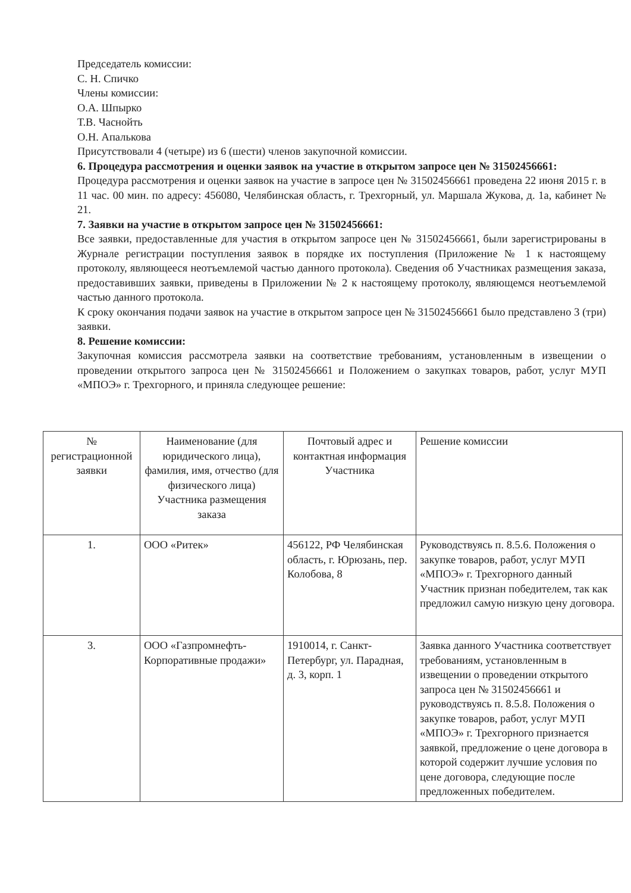Председатель комиссии:
С. Н. Спичко
Члены комиссии:
О.А. Шпырко
Т.В. Часнойть
О.Н. Апалькова
Присутствовали 4 (четыре) из 6 (шести) членов закупочной комиссии.
6. Процедура рассмотрения и оценки заявок на участие в открытом запросе цен № 31502456661:
Процедура рассмотрения и оценки заявок на участие в запросе цен № 31502456661 проведена 22 июня 2015 г. в 11 час. 00 мин. по адресу: 456080, Челябинская область, г. Трехгорный, ул. Маршала Жукова, д. 1а, кабинет № 21.
7. Заявки на участие в открытом запросе цен № 31502456661:
Все заявки, предоставленные для участия в открытом запросе цен № 31502456661, были зарегистрированы в Журнале регистрации поступления заявок в порядке их поступления (Приложение № 1 к настоящему протоколу, являющееся неотъемлемой частью данного протокола). Сведения об Участниках размещения заказа, предоставивших заявки, приведены в Приложении № 2 к настоящему протоколу, являющемся неотъемлемой частью данного протокола.
К сроку окончания подачи заявок на участие в открытом запросе цен № 31502456661 было представлено 3 (три) заявки.
8. Решение комиссии:
Закупочная комиссия рассмотрела заявки на соответствие требованиям, установленным в извещении о проведении открытого запроса цен № 31502456661 и Положением о закупках товаров, работ, услуг МУП «МПОЭ» г. Трехгорного, и приняла следующее решение:
| № регистрационной заявки | Наименование (для юридического лица), фамилия, имя, отчество (для физического лица) Участника размещения заказа | Почтовый адрес и контактная информация Участника | Решение комиссии |
| --- | --- | --- | --- |
| 1. | ООО «Ритек» | 456122, РФ Челябинская область, г. Юрюзань, пер. Колобова, 8 | Руководствуясь п. 8.5.6. Положения о закупке товаров, работ, услуг МУП «МПОЭ» г. Трехгорного данный Участник признан победителем, так как предложил самую низкую цену договора. |
| 3. | ООО «Газпромнефть-Корпоративные продажи» | 1910014, г. Санкт-Петербург, ул. Парадная, д. 3, корп. 1 | Заявка данного Участника соответствует требованиям, установленным в извещении о проведении открытого запроса цен № 31502456661 и руководствуясь п. 8.5.8. Положения о закупке товаров, работ, услуг МУП «МПОЭ» г. Трехгорного признается заявкой, предложение о цене договора в которой содержит лучшие условия по цене договора, следующие после предложенных победителем. |